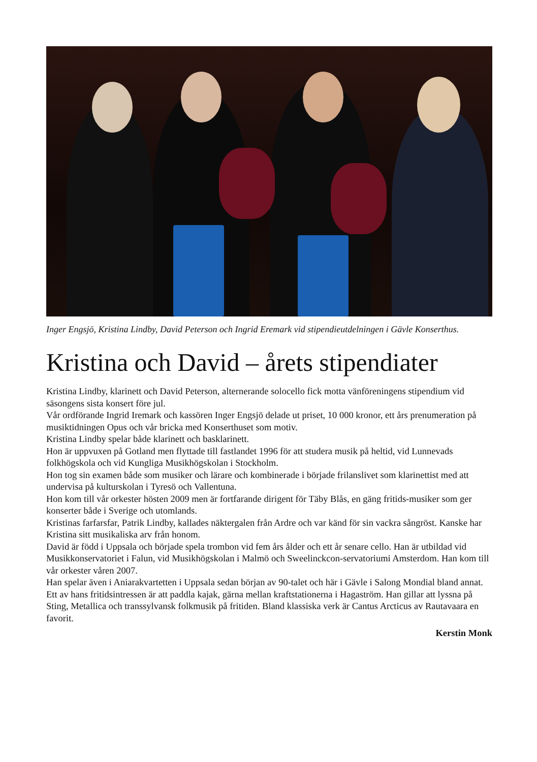Inger Engsjö, Kristina Lindby, David Peterson och Ingrid Eremark vid stipendieutdelningen i Gävle Konserthus.
Kristina och David – årets stipendiater
Kristina Lindby, klarinett och David Peterson, alternerande solocello fick motta vänföreningens stipendium vid säsongens sista konsert före jul.
Vår ordförande Ingrid Iremark och kassören Inger Engsjö delade ut priset, 10 000 kronor, ett års prenumeration på musiktidningen Opus och vår bricka med Konserthuset som motiv.
Kristina Lindby spelar både klarinett och basklarinett.
Hon är uppvuxen på Gotland men flyttade till fastlandet 1996 för att studera musik på heltid, vid Lunnevads folkhögskola och vid Kungliga Musikhögskolan i Stockholm.
Hon tog sin examen både som musiker och lärare och kombinerade i började frilanslivet som klarinettist med att undervisa på kulturskolan i Tyresö och Vallentuna.
Hon kom till vår orkester hösten 2009 men är fortfarande dirigent för Täby Blås, en gäng fritids-musiker som ger konserter både i Sverige och utomlands.
Kristinas farfarsfar, Patrik Lindby, kallades näktergalen från Ardre och var känd för sin vackra sångröst. Kanske har Kristina sitt musikaliska arv från honom.
David är född i Uppsala och började spela trombon vid fem års ålder och ett år senare cello. Han är utbildad vid Musikkonservatoriet i Falun, vid Musikhögskolan i Malmö och Sweelinckcon-servatoriumi Amsterdom. Han kom till vår orkester våren 2007.
Han spelar även i Aniarakvartetten i Uppsala sedan början av 90-talet och här i Gävle i Salong Mondial bland annat.
Ett av hans fritidsintressen är att paddla kajak, gärna mellan kraftstationerna i Hagaström. Han gillar att lyssna på Sting, Metallica och transsylvansk folkmusik på fritiden. Bland klassiska verk är Cantus Arcticus av Rautavaara en favorit.
Kerstin Monk